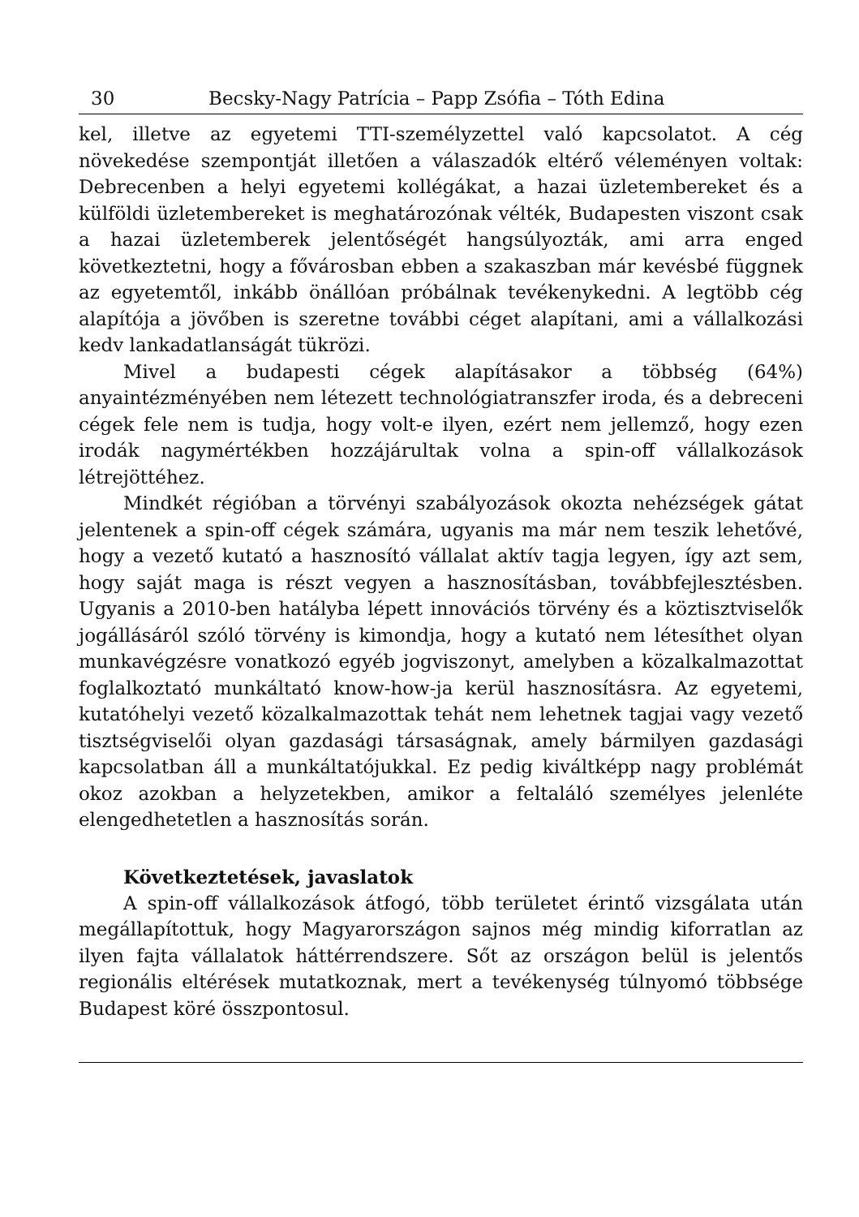30 Becsky-Nagy Patrícia – Papp Zsófia – Tóth Edina
kel, illetve az egyetemi TTI-személyzettel való kapcsolatot. A cég növekedése szempontját illetően a válaszadók eltérő véleményen voltak: Debrecenben a helyi egyetemi kollégákat, a hazai üzletembereket és a külföldi üzletembereket is meghatározónak vélték, Budapesten viszont csak a hazai üzletemberek jelentőségét hangsúlyozták, ami arra enged következtetni, hogy a fővárosban ebben a szakaszban már kevésbé függnek az egyetemtől, inkább önállóan próbálnak tevékenykedni. A legtöbb cég alapítója a jövőben is szeretne további céget alapítani, ami a vállalkozási kedv lankadatlanságát tükrözi.
Mivel a budapesti cégek alapításakor a többség (64%) anyaintézményében nem létezett technológiatranszfer iroda, és a debreceni cégek fele nem is tudja, hogy volt-e ilyen, ezért nem jellemző, hogy ezen irodák nagymértékben hozzájárultak volna a spin-off vállalkozások létrejöttéhez.
Mindkét régióban a törvényi szabályozások okozta nehézségek gátat jelentenek a spin-off cégek számára, ugyanis ma már nem teszik lehetővé, hogy a vezető kutató a hasznosító vállalat aktív tagja legyen, így azt sem, hogy saját maga is részt vegyen a hasznosításban, továbbfejlesztésben. Ugyanis a 2010-ben hatályba lépett innovációs törvény és a köztisztviselők jogállásáról szóló törvény is kimondja, hogy a kutató nem létesíthet olyan munkavégzésre vonatkozó egyéb jogviszonyt, amelyben a közalkalmazottat foglalkoztató munkáltató know-how-ja kerül hasznosításra. Az egyetemi, kutatóhelyi vezető közalkalmazottak tehát nem lehetnek tagjai vagy vezető tisztségviselői olyan gazdasági társaságnak, amely bármilyen gazdasági kapcsolatban áll a munkáltatójukkal. Ez pedig kiváltképp nagy problémát okoz azokban a helyzetekben, amikor a feltaláló személyes jelenléte elengedhetetlen a hasznosítás során.
Következtetések, javaslatok
A spin-off vállalkozások átfogó, több területet érintő vizsgálata után megállapítottuk, hogy Magyarországon sajnos még mindig kiforratlan az ilyen fajta vállalatok háttérrendszere. Sőt az országon belül is jelentős regionális eltérések mutatkoznak, mert a tevékenység túlnyomó többsége Budapest köré összpontosul.